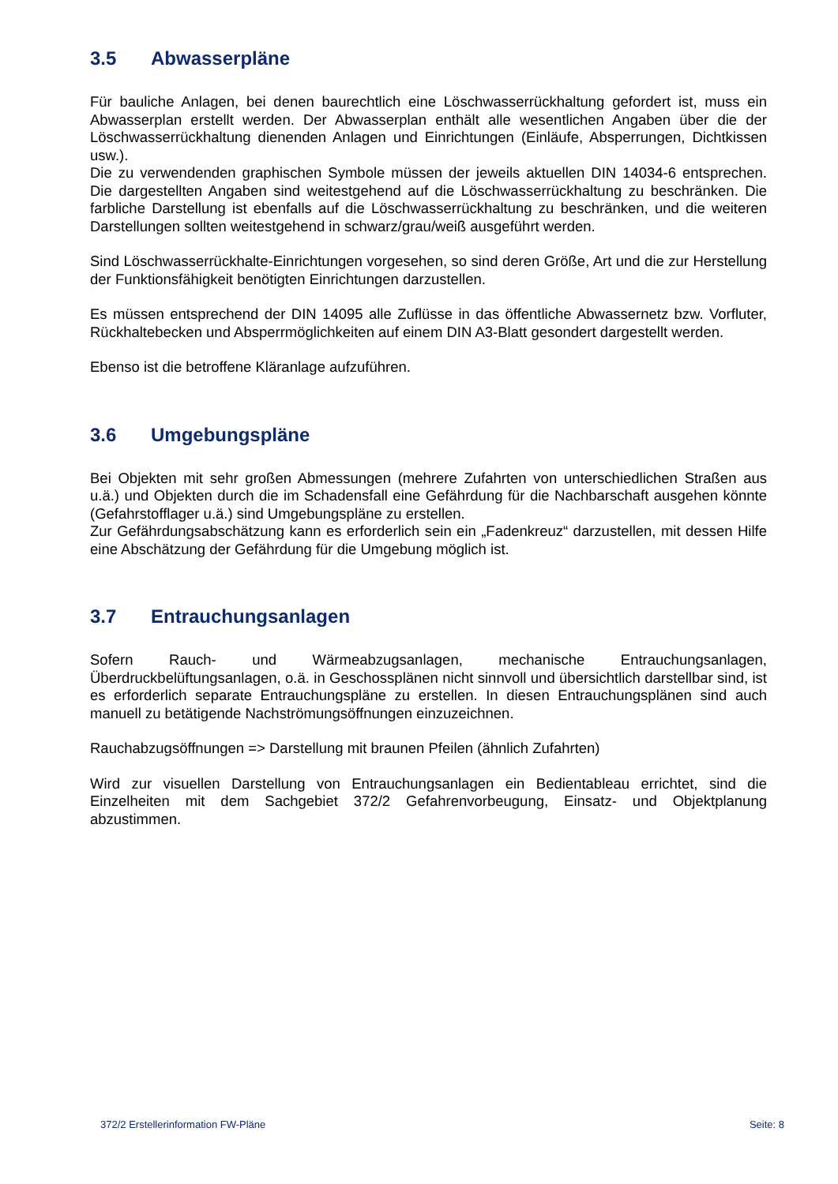3.5 Abwasserpläne
Für bauliche Anlagen, bei denen baurechtlich eine Löschwasserrückhaltung gefordert ist, muss ein Abwasserplan erstellt werden. Der Abwasserplan enthält alle wesentlichen Angaben über die der Löschwasserrückhaltung dienenden Anlagen und Einrichtungen (Einläufe, Absperrungen, Dichtkissen usw.).
Die zu verwendenden graphischen Symbole müssen der jeweils aktuellen DIN 14034-6 entsprechen. Die dargestellten Angaben sind weitestgehend auf die Löschwasserrückhaltung zu beschränken. Die farbliche Darstellung ist ebenfalls auf die Löschwasserrückhaltung zu beschränken, und die weiteren Darstellungen sollten weitestgehend in schwarz/grau/weiß ausgeführt werden.
Sind Löschwasserrückhalte-Einrichtungen vorgesehen, so sind deren Größe, Art und die zur Herstellung der Funktionsfähigkeit benötigten Einrichtungen darzustellen.
Es müssen entsprechend der DIN 14095 alle Zuflüsse in das öffentliche Abwassernetz bzw. Vorfluter, Rückhaltebecken und Absperrmöglichkeiten auf einem DIN A3-Blatt gesondert dargestellt werden.
Ebenso ist die betroffene Kläranlage aufzuführen.
3.6 Umgebungspläne
Bei Objekten mit sehr großen Abmessungen (mehrere Zufahrten von unterschiedlichen Straßen aus u.ä.) und Objekten durch die im Schadensfall eine Gefährdung für die Nachbarschaft ausgehen könnte (Gefahrstofflager u.ä.) sind Umgebungspläne zu erstellen.
Zur Gefährdungsabschätzung kann es erforderlich sein ein „Fadenkreuz“ darzustellen, mit dessen Hilfe eine Abschätzung der Gefährdung für die Umgebung möglich ist.
3.7 Entrauchungsanlagen
Sofern Rauch- und Wärmeabzugsanlagen, mechanische Entrauchungsanlagen, Überdruckbelüftungsanlagen, o.ä. in Geschossplänen nicht sinnvoll und übersichtlich darstellbar sind, ist es erforderlich separate Entrauchungspläne zu erstellen. In diesen Entrauchungsplänen sind auch manuell zu betätigende Nachströmungsöffnungen einzuzeichnen.
Rauchabzugsöffnungen => Darstellung mit braunen Pfeilen (ähnlich Zufahrten)
Wird zur visuellen Darstellung von Entrauchungsanlagen ein Bedientableau errichtet, sind die Einzelheiten mit dem Sachgebiet 372/2 Gefahrenvorbeugung, Einsatz- und Objektplanung abzustimmen.
372/2 Erstellerinformation FW-Pläne Seite: 8